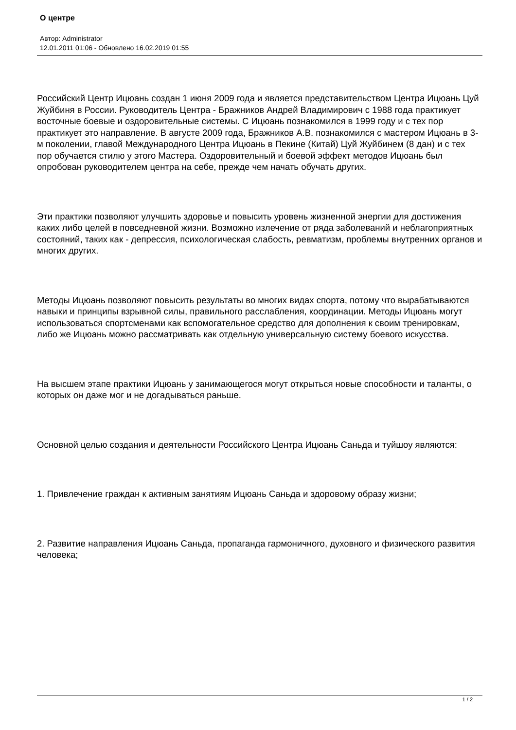О центре
Автор: Administrator
12.01.2011 01:06 - Обновлено 16.02.2019 01:55
Российский Центр Ицюань создан 1 июня 2009 года и является представительством Центра Ицюань Цуй Жуйбиня в России. Руководитель Центра - Бражников Андрей Владимирович с 1988 года практикует восточные боевые и оздоровительные системы. С Ицюань познакомился в 1999 году и с тех пор практикует это направление. В августе 2009 года, Бражников А.В. познакомился с мастером Ицюань в 3-м поколении, главой Международного Центра Ицюань в Пекине (Китай) Цуй Жуйбинем (8 дан) и с тех пор обучается стилю у этого Мастера. Оздоровительный и боевой эффект методов Ицюань был опробован руководителем центра на себе, прежде чем начать обучать других.
Эти практики позволяют улучшить здоровье и повысить уровень жизненной энергии для достижения каких либо целей в повседневной жизни. Возможно излечение от ряда заболеваний и неблагоприятных состояний, таких как - депрессия, психологическая слабость, ревматизм, проблемы внутренних органов и многих других.
Методы Ицюань позволяют повысить результаты во многих видах спорта, потому что вырабатываются навыки и принципы взрывной силы, правильного расслабления, координации. Методы Ицюань могут использоваться спортсменами как вспомогательное средство для дополнения к своим тренировкам, либо же Ицюань можно рассматривать как отдельную универсальную систему боевого искусства.
На высшем этапе практики Ицюань у занимающегося могут открыться новые способности и таланты, о которых он даже мог и не догадываться раньше.
Основной целью создания и деятельности Российского Центра Ицюань Саньда и туйшоу являются:
1. Привлечение граждан к активным занятиям Ицюань Саньда и здоровому образу жизни;
2. Развитие направления Ицюань Саньда, пропаганда гармоничного, духовного и физического развития человека;
1 / 2